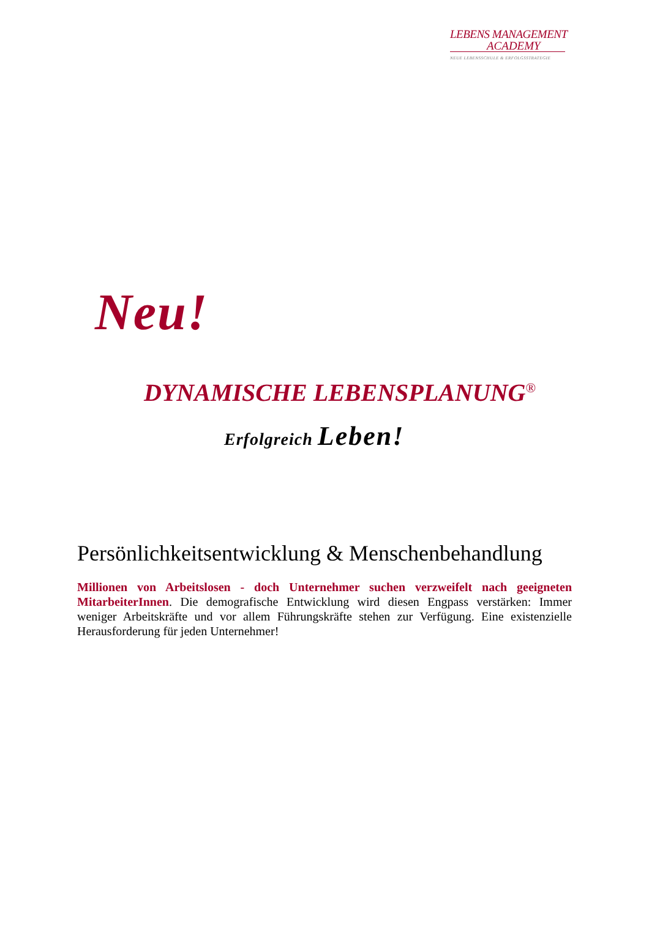LEBENS MANAGEMENT
ACADEMY
NEUE LEBENSSCHULE & ERFOLGSSTRATEGIE
Neu!
DYNAMISCHE LEBENSPLANUNG<sup>®</sup>
Erfolgreich Leben!
Persönlichkeitsentwicklung & Menschenbehandlung
Millionen von Arbeitslosen - doch Unternehmer suchen verzweifelt nach geeigneten MitarbeiterInnen. Die demografische Entwicklung wird diesen Engpass verstärken: Immer weniger Arbeitskräfte und vor allem Führungskräfte stehen zur Verfügung. Eine existenzielle Herausforderung für jeden Unternehmer!